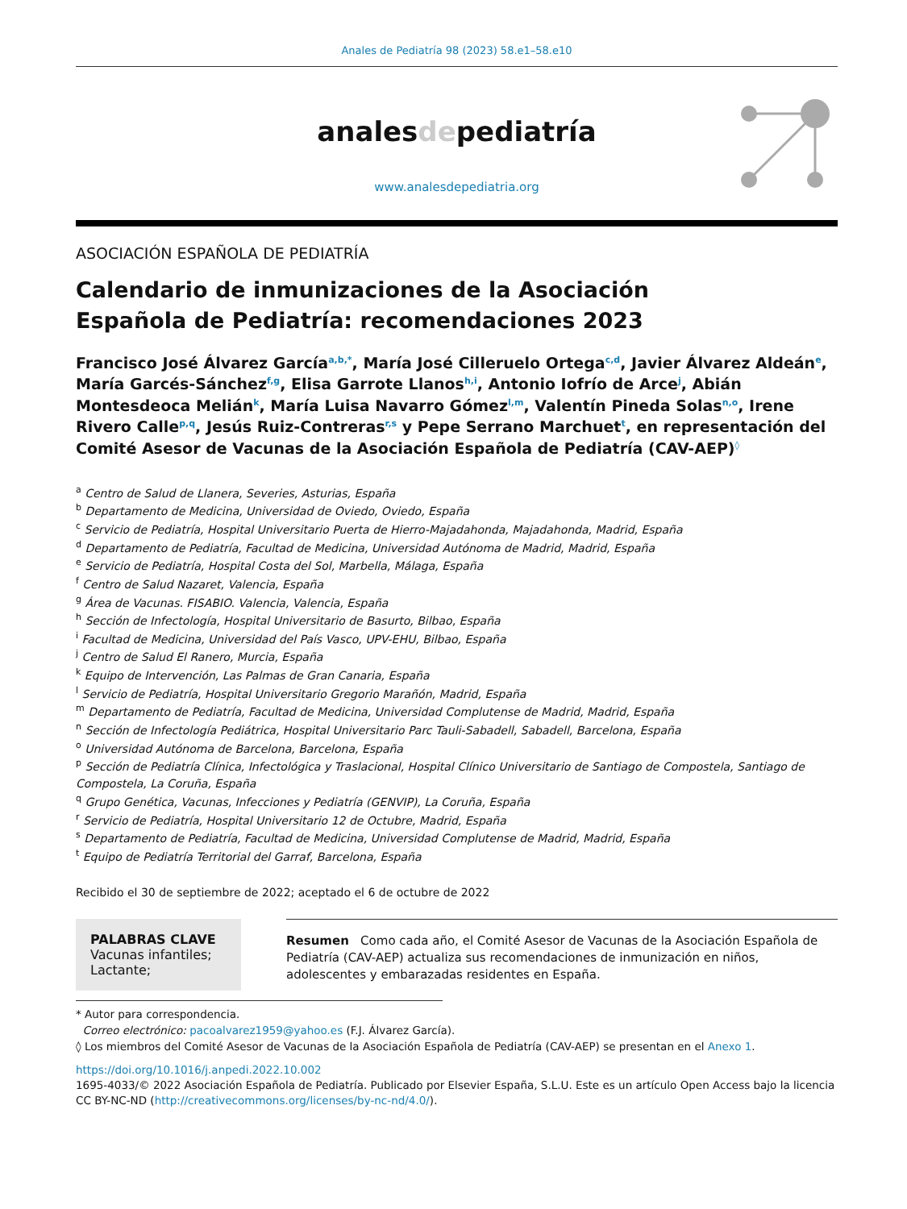Anales de Pediatría 98 (2023) 58.e1–58.e10
analesdepediatría
www.analesdepediatria.org
ASOCIACIÓN ESPAÑOLA DE PEDIATRÍA
Calendario de inmunizaciones de la Asociación
Española de Pediatría: recomendaciones 2023
Francisco José Álvarez García<sup>a,b,*</sup>, María José Cilleruelo Ortega<sup>c,d</sup>, Javier Álvarez Aldeán<sup>e</sup>, María Garcés-Sánchez<sup>f,g</sup>, Elisa Garrote Llanos<sup>h,i</sup>, Antonio Iofrío de Arce<sup>j</sup>, Abián Montesdeoca Melián<sup>k</sup>, María Luisa Navarro Gómez<sup>l,m</sup>, Valentín Pineda Solas<sup>n,o</sup>, Irene Rivero Calle<sup>p,q</sup>, Jesús Ruiz-Contreras<sup>r,s</sup> y Pepe Serrano Marchuet<sup>t</sup>, en representación del Comité Asesor de Vacunas de la Asociación Española de Pediatría (CAV-AEP)<sup>◊</sup>
<sup>a</sup> Centro de Salud de Llanera, Severies, Asturias, España
<sup>b</sup> Departamento de Medicina, Universidad de Oviedo, Oviedo, España
<sup>c</sup> Servicio de Pediatría, Hospital Universitario Puerta de Hierro-Majadahonda, Majadahonda, Madrid, España
<sup>d</sup> Departamento de Pediatría, Facultad de Medicina, Universidad Autónoma de Madrid, Madrid, España
<sup>e</sup> Servicio de Pediatría, Hospital Costa del Sol, Marbella, Málaga, España
<sup>f</sup> Centro de Salud Nazaret, Valencia, España
<sup>g</sup> Área de Vacunas. FISABIO. Valencia, Valencia, España
<sup>h</sup> Sección de Infectología, Hospital Universitario de Basurto, Bilbao, España
<sup>i</sup> Facultad de Medicina, Universidad del País Vasco, UPV-EHU, Bilbao, España
<sup>j</sup> Centro de Salud El Ranero, Murcia, España
<sup>k</sup> Equipo de Intervención, Las Palmas de Gran Canaria, España
<sup>l</sup> Servicio de Pediatría, Hospital Universitario Gregorio Marañón, Madrid, España
<sup>m</sup> Departamento de Pediatría, Facultad de Medicina, Universidad Complutense de Madrid, Madrid, España
<sup>n</sup> Sección de Infectología Pediátrica, Hospital Universitario Parc Tauli-Sabadell, Sabadell, Barcelona, España
<sup>o</sup> Universidad Autónoma de Barcelona, Barcelona, España
<sup>p</sup> Sección de Pediatría Clínica, Infectológica y Traslacional, Hospital Clínico Universitario de Santiago de Compostela, Santiago de Compostela, La Coruña, España
<sup>q</sup> Grupo Genética, Vacunas, Infecciones y Pediatría (GENVIP), La Coruña, España
<sup>r</sup> Servicio de Pediatría, Hospital Universitario 12 de Octubre, Madrid, España
<sup>s</sup> Departamento de Pediatría, Facultad de Medicina, Universidad Complutense de Madrid, Madrid, España
<sup>t</sup> Equipo de Pediatría Territorial del Garraf, Barcelona, España
Recibido el 30 de septiembre de 2022; aceptado el 6 de octubre de 2022
PALABRAS CLAVE
Vacunas infantiles;
Lactante;
Resumen Como cada año, el Comité Asesor de Vacunas de la Asociación Española de Pediatría (CAV-AEP) actualiza sus recomendaciones de inmunización en niños, adolescentes y embarazadas residentes en España.
* Autor para correspondencia.
Correo electrónico: pacoalvarez1959@yahoo.es (F.J. Álvarez García).
◊ Los miembros del Comité Asesor de Vacunas de la Asociación Española de Pediatría (CAV-AEP) se presentan en el Anexo 1.
https://doi.org/10.1016/j.anpedi.2022.10.002
1695-4033/© 2022 Asociación Española de Pediatría. Publicado por Elsevier España, S.L.U. Este es un artículo Open Access bajo la licencia CC BY-NC-ND (http://creativecommons.org/licenses/by-nc-nd/4.0/).